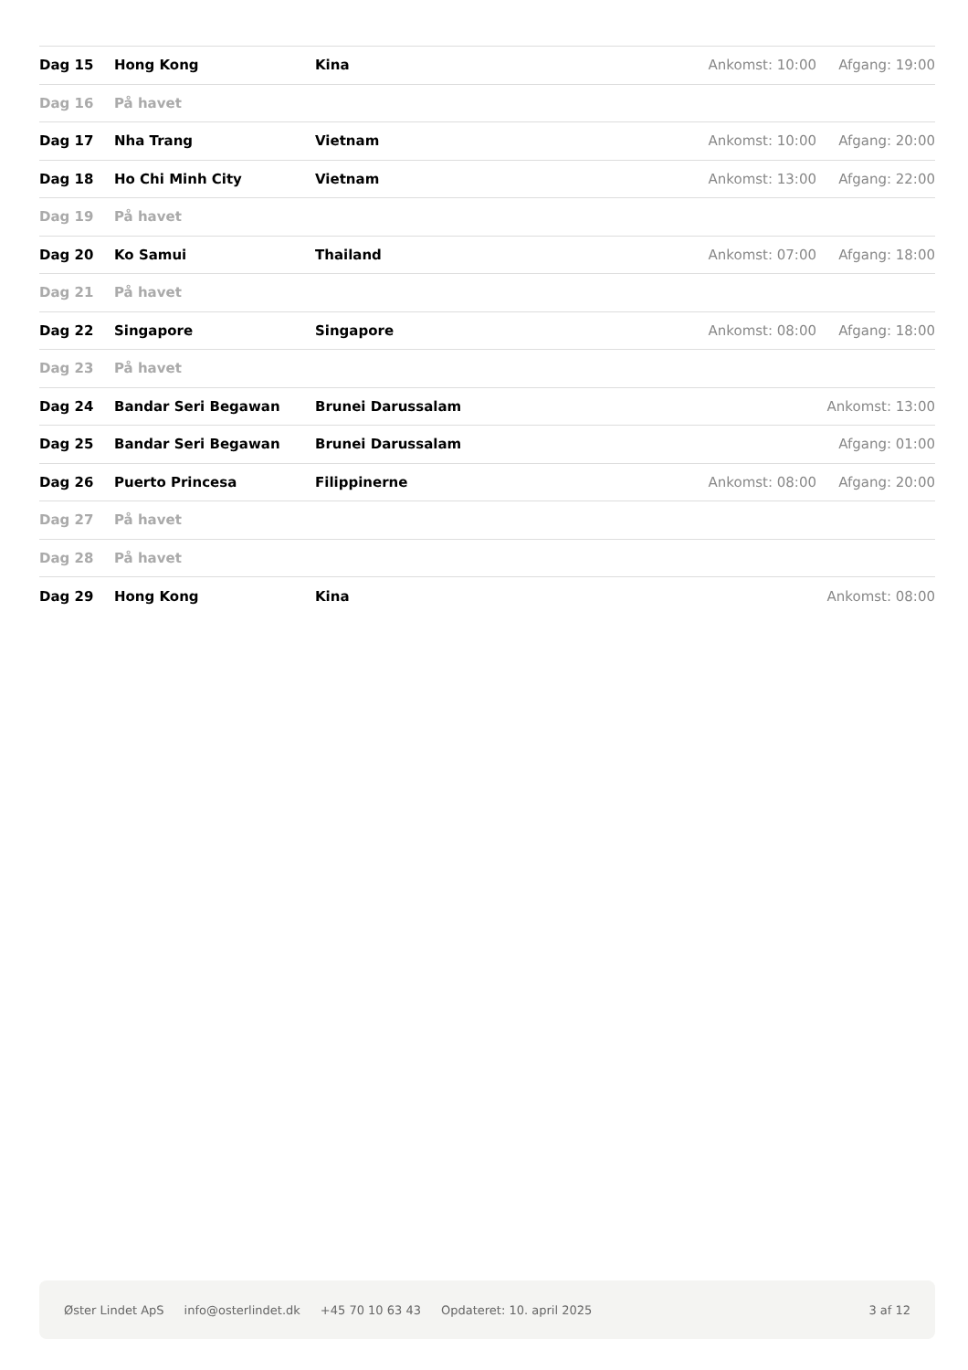| Dag 15 | Hong Kong | Kina | Ankomst: 10:00 | Afgang: 19:00 |
| Dag 16 | På havet | | | |
| Dag 17 | Nha Trang | Vietnam | Ankomst: 10:00 | Afgang: 20:00 |
| Dag 18 | Ho Chi Minh City | Vietnam | Ankomst: 13:00 | Afgang: 22:00 |
| Dag 19 | På havet | | | |
| Dag 20 | Ko Samui | Thailand | Ankomst: 07:00 | Afgang: 18:00 |
| Dag 21 | På havet | | | |
| Dag 22 | Singapore | Singapore | Ankomst: 08:00 | Afgang: 18:00 |
| Dag 23 | På havet | | | |
| Dag 24 | Bandar Seri Begawan | Brunei Darussalam | | Ankomst: 13:00 |
| Dag 25 | Bandar Seri Begawan | Brunei Darussalam | | Afgang: 01:00 |
| Dag 26 | Puerto Princesa | Filippinerne | Ankomst: 08:00 | Afgang: 20:00 |
| Dag 27 | På havet | | | |
| Dag 28 | På havet | | | |
| Dag 29 | Hong Kong | Kina | | Ankomst: 08:00 |
Øster Lindet ApS info@osterlindet.dk +45 70 10 63 43 Opdateret: 10. april 2025 3 af 12